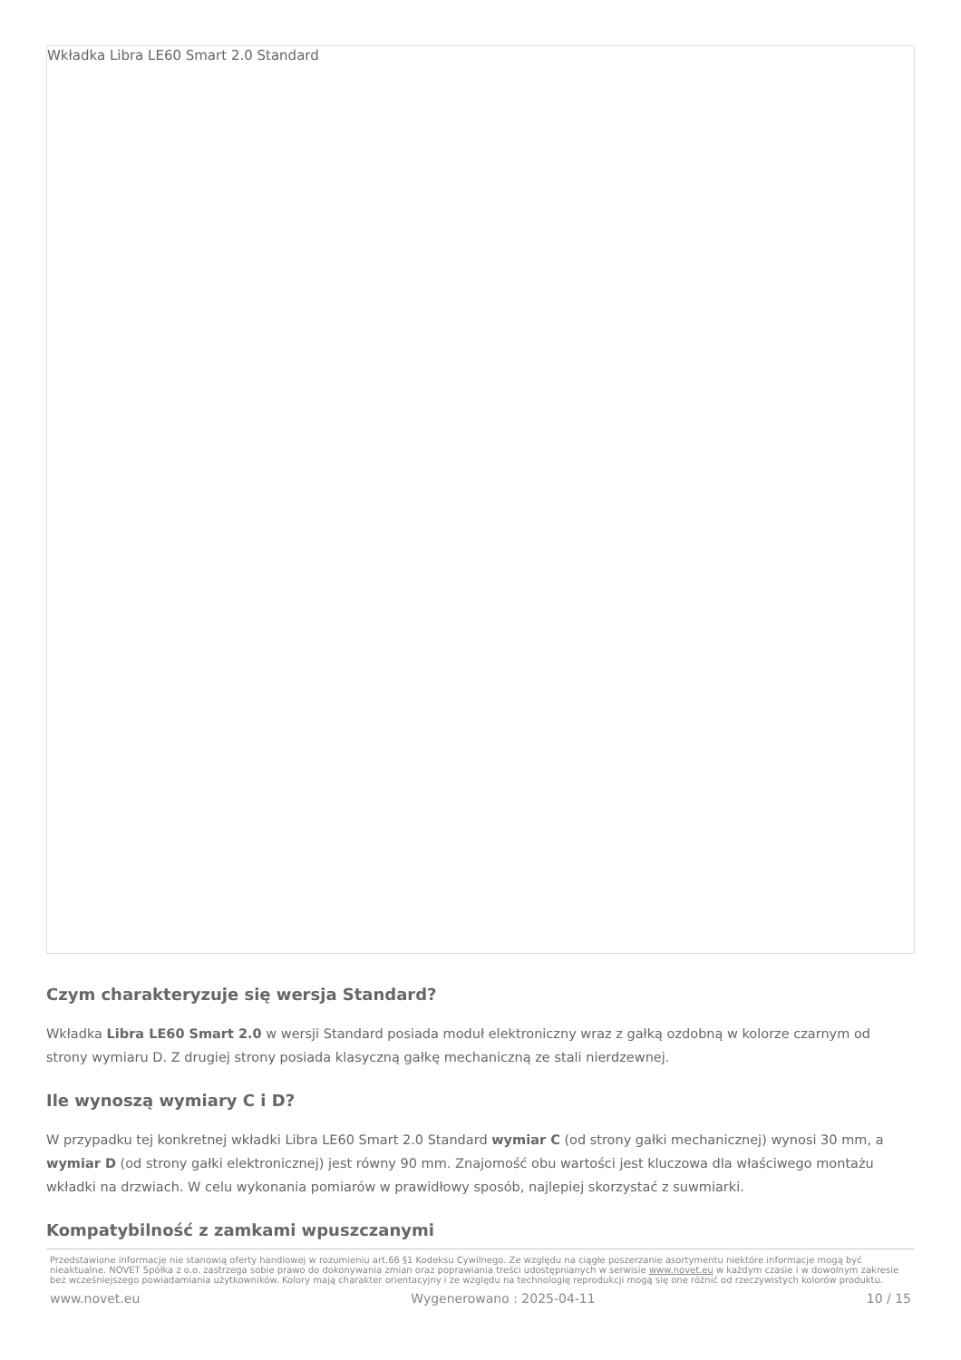Wkładka Libra LE60 Smart 2.0 Standard
Czym charakteryzuje się wersja Standard?
Wkładka Libra LE60 Smart 2.0 w wersji Standard posiada moduł elektroniczny wraz z gałką ozdobną w kolorze czarnym od strony wymiaru D. Z drugiej strony posiada klasyczną gałkę mechaniczną ze stali nierdzewnej.
Ile wynoszą wymiary C i D?
W przypadku tej konkretnej wkładki Libra LE60 Smart 2.0 Standard wymiar C (od strony gałki mechanicznej) wynosi 30 mm, a wymiar D (od strony gałki elektronicznej) jest równy 90 mm. Znajomość obu wartości jest kluczowa dla właściwego montażu wkładki na drzwiach. W celu wykonania pomiarów w prawidłowy sposób, najlepiej skorzystać z suwmiarki.
Kompatybilność z zamkami wpuszczanymi
Przedstawione informacje nie stanowią oferty handlowej w rozumieniu art.66 §1 Kodeksu Cywilnego. Ze względu na ciągłe poszerzanie asortymentu niektóre informacje mogą być nieaktualne. NOVET Spółka z o.o. zastrzega sobie prawo do dokonywania zmian oraz poprawiania treści udostępnianych w serwisie www.novet.eu w każdym czasie i w dowolnym zakresie bez wcześniejszego powiadamiania użytkowników. Kolory mają charakter orientacyjny i ze względu na technologię reprodukcji mogą się one różnić od rzeczywistych kolorów produktu.
www.novet.eu Wygenerowano : 2025-04-11 10 / 15